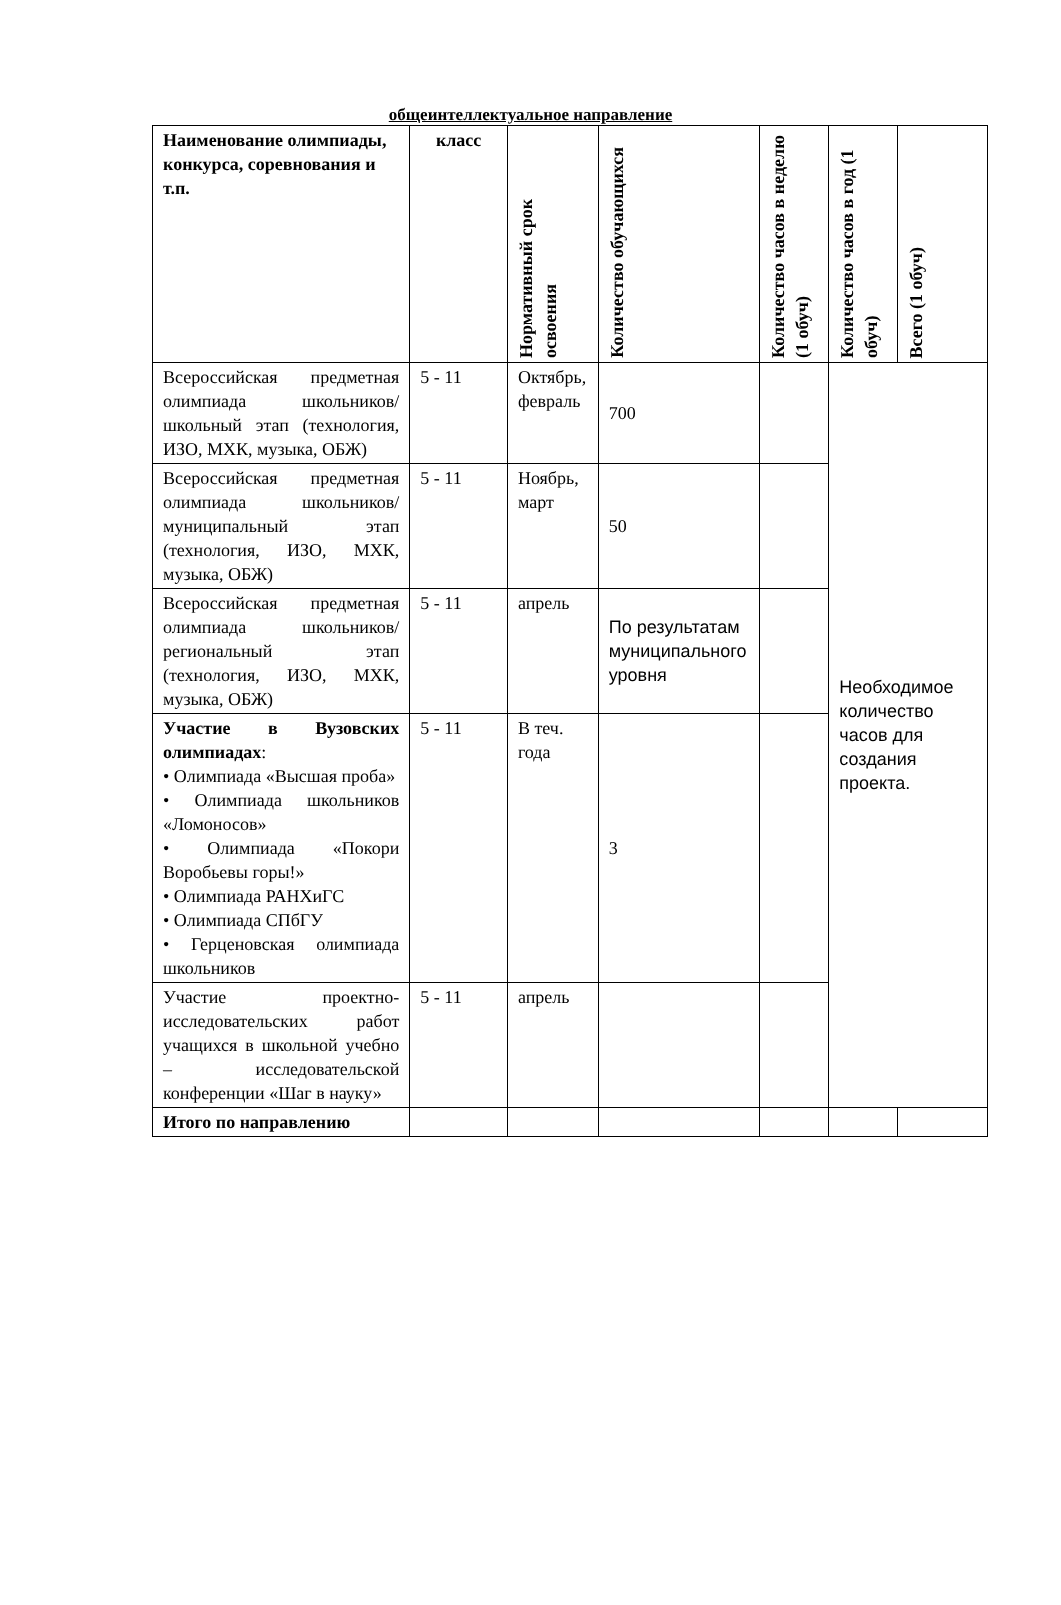общеинтеллектуальное направление
| Наименование олимпиады, конкурса, соревнования и т.п. | класс | Нормативный срок освоения | Количество обучающихся | Количество часов в неделю (1 обуч) | Количество часов в год (1 обуч) | Всего (1 обуч) |
| --- | --- | --- | --- | --- | --- | --- |
| Всероссийская предметная олимпиада школьников/ школьный этап (технология, ИЗО, МХК, музыка, ОБЖ) | 5 - 11 | Октябрь, февраль | 700 | | Необходимое количество часов для создания проекта. | |
| Всероссийская предметная олимпиада школьников/ муниципальный этап (технология, ИЗО, МХК, музыка, ОБЖ) | 5 - 11 | Ноябрь, март | 50 | | | |
| Всероссийская предметная олимпиада школьников/ региональный этап (технология, ИЗО, МХК, музыка, ОБЖ) | 5 - 11 | апрель | По результатам муниципального уровня | | | |
| Участие в Вузовских олимпиадах : • Олимпиада «Высшая проба» • Олимпиада школьников «Ломоносов» • Олимпиада «Покори Воробьевы горы!» • Олимпиада РАНХиГС • Олимпиада СПбГУ • Герценовская олимпиада школьников | 5 - 11 | В теч. года | 3 | | | |
| Участие проектно-исследовательских работ учащихся в школьной учебно – исследовательской конференции «Шаг в науку» | 5 - 11 | апрель | | | | |
| Итого по направлению | | | | | | |